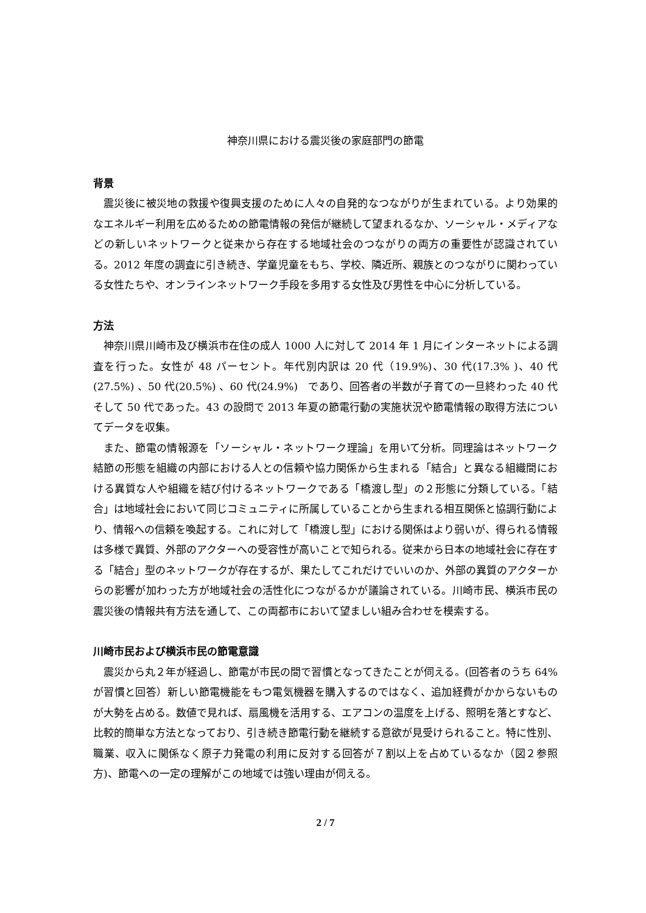神奈川県における震災後の家庭部門の節電
背景
震災後に被災地の救援や復興支援のために人々の自発的なつながりが生まれている。より効果的なエネルギー利用を広めるための節電情報の発信が継続して望まれるなか、ソーシャル・メディアなどの新しいネットワークと従来から存在する地域社会のつながりの両方の重要性が認識されている。2012 年度の調査に引き続き、学童児童をもち、学校、隣近所、親族とのつながりに関わっている女性たちや、オンラインネットワーク手段を多用する女性及び男性を中心に分析している。
方法
神奈川県川崎市及び横浜市在住の成人 1000 人に対して 2014 年 1 月にインターネットによる調査を行った。女性が 48 パーセント。年代別内訳は 20 代（19.9%)、30 代(17.3% )、40 代(27.5%) 、50 代(20.5%) 、60 代(24.9%)　であり、回答者の半数が子育ての一旦終わった 40 代そして 50 代であった。43 の設問で 2013 年夏の節電行動の実施状況や節電情報の取得方法についてデータを収集。
また、節電の情報源を「ソーシャル・ネットワーク理論」を用いて分析。同理論はネットワーク結節の形態を組織の内部における人との信頼や協力関係から生まれる「結合」と異なる組織間における異質な人や組織を結び付けるネットワークである「橋渡し型」の２形態に分類している。「結合」は地域社会において同じコミュニティに所属していることから生まれる相互関係と協調行動により、情報への信頼を喚起する。これに対して「橋渡し型」における関係はより弱いが、得られる情報は多様で異質、外部のアクターへの受容性が高いことで知られる。従来から日本の地域社会に存在する「結合」型のネットワークが存在するが、果たしてこれだけでいいのか、外部の異質のアクターからの影響が加わった方が地域社会の活性化につながるかが議論されている。川崎市民、横浜市民の震災後の情報共有方法を通して、この両都市において望ましい組み合わせを模索する。
川崎市民および横浜市民の節電意識
震災から丸２年が経過し、節電が市民の間で習慣となってきたことが伺える。(回答者のうち 64%が習慣と回答）新しい節電機能をもつ電気機器を購入するのではなく、追加経費がかからないものが大勢を占める。数値で見れば、扇風機を活用する、エアコンの温度を上げる、照明を落とすなど、比較的簡単な方法となっており、引き続き節電行動を継続する意欲が見受けられること。特に性別、職業、収入に関係なく原子力発電の利用に反対する回答が７割以上を占めているなか（図２参照方)、節電への一定の理解がこの地域では強い理由が伺える。
2 / 7